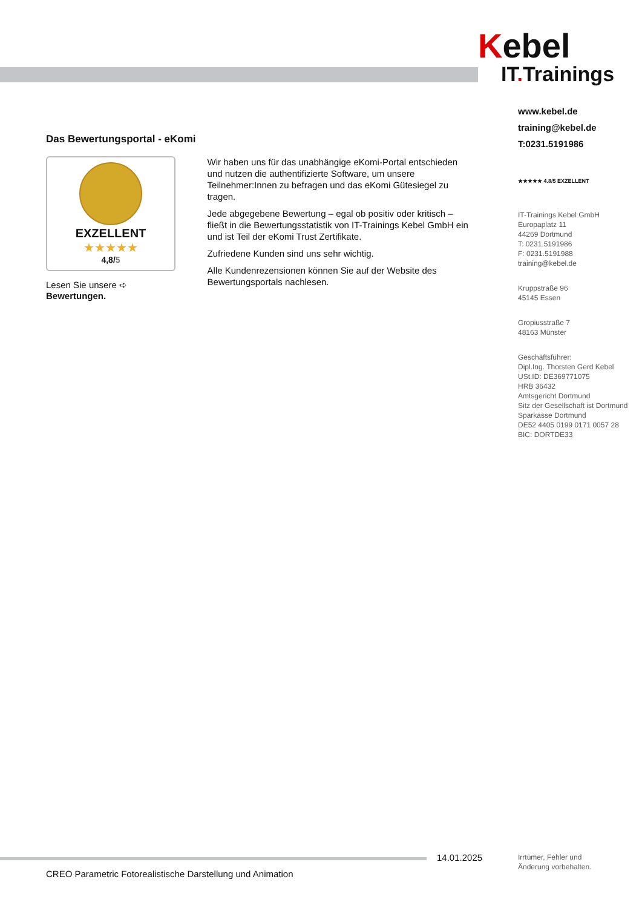Kebel
IT. Trainings
www.kebel.de
training@kebel.de
T:0231.5191986
★★★★★ 4.8/5 EXZELLENT
IT-Trainings Kebel GmbH
Europaplatz 11
44269 Dortmund
T: 0231.5191986
F: 0231.5191988
training@kebel.de
Kruppstraße 96
45145 Essen
Gropiusstraße 7
48163 Münster
Geschäftsführer:
Dipl.Ing. Thorsten Gerd Kebel
USt.ID: DE369771075
HRB 36432
Amtsgericht Dortmund
Sitz der Gesellschaft ist Dortmund
Sparkasse Dortmund
DE52 4405 0199 0171 0057 28
BIC: DORTDE33
Das Bewertungsportal - eKomi
EXZELLENT
★★★★★
4,8/5
Lesen Sie unsere ➪ Bewertungen.
Wir haben uns für das unabhängige eKomi-Portal entschieden und nutzen die authentifizierte Software, um unsere Teilnehmer:Innen zu befragen und das eKomi Gütesiegel zu tragen.
Jede abgegebene Bewertung – egal ob positiv oder kritisch – fließt in die Bewertungsstatistik von IT-Trainings Kebel GmbH ein und ist Teil der eKomi Trust Zertifikate.
Zufriedene Kunden sind uns sehr wichtig.
Alle Kundenrezensionen können Sie auf der Website des Bewertungsportals nachlesen.
14.01.2025
Irrtümer, Fehler und
Änderung vorbehalten.
CREO Parametric Fotorealistische Darstellung und Animation